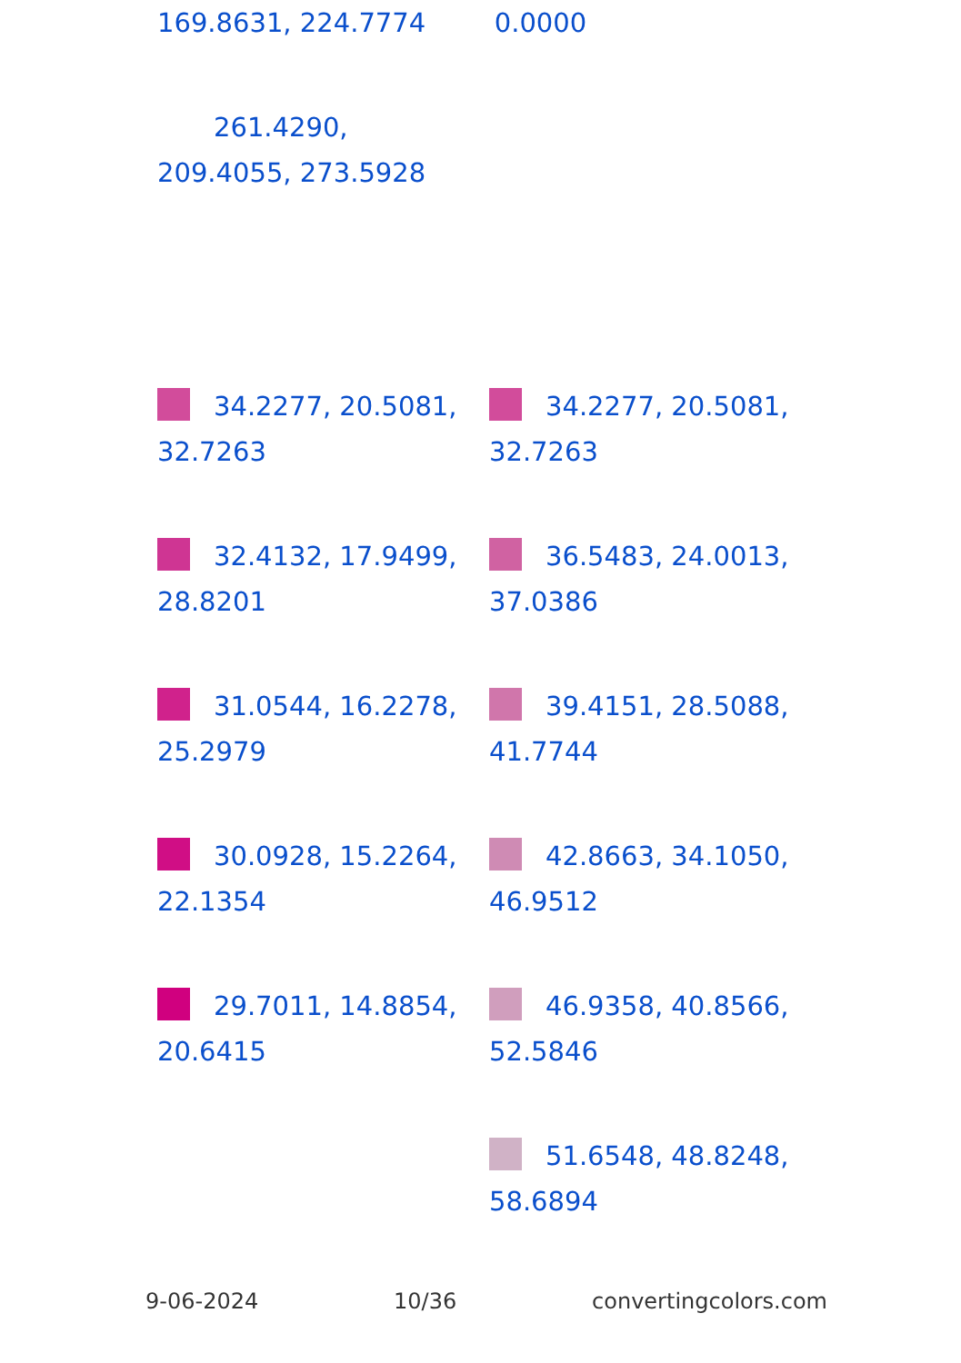| 169.8631, 224.7774 | 0.0000 |
| 261.4290, 209.4055, 273.5928 | |
| 34.2277, 20.5081, 32.7263 | 34.2277, 20.5081, 32.7263 |
| 32.4132, 17.9499, 28.8201 | 36.5483, 24.0013, 37.0386 |
| 31.0544, 16.2278, 25.2979 | 39.4151, 28.5088, 41.7744 |
| 30.0928, 15.2264, 22.1354 | 42.8663, 34.1050, 46.9512 |
| 29.7011, 14.8854, 20.6415 | 46.9358, 40.8566, 52.5846 |
| | 51.6548, 48.8248, 58.6894 |
9-06-2024 10/36 convertingcolors.com